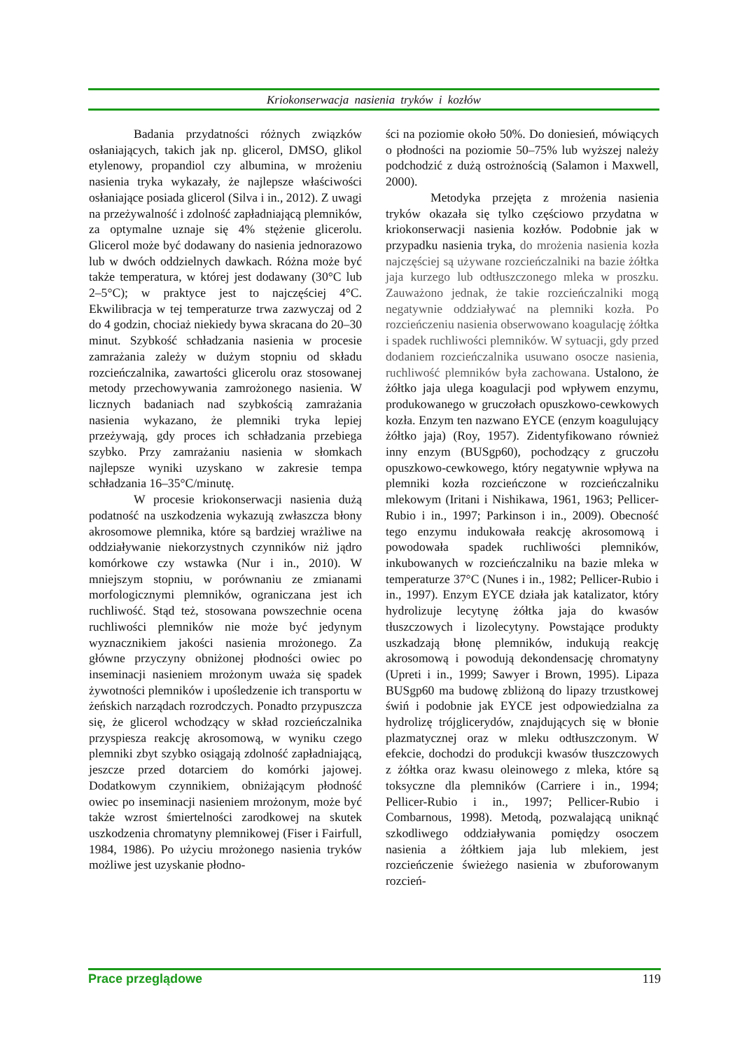Kriokonserwacja nasienia tryków i kozłów
Badania przydatności różnych związków osłaniających, takich jak np. glicerol, DMSO, glikol etylenowy, propandiol czy albumina, w mrożeniu nasienia tryka wykazały, że najlepsze właściwości osłaniające posiada glicerol (Silva i in., 2012). Z uwagi na przeżywalność i zdolność zapładniającą plemników, za optymalne uznaje się 4% stężenie glicerolu. Glicerol może być dodawany do nasienia jednorazowo lub w dwóch oddzielnych dawkach. Różna może być także temperatura, w której jest dodawany (30°C lub 2–5°C); w praktyce jest to najczęściej 4°C. Ekwilibracja w tej temperaturze trwa zazwyczaj od 2 do 4 godzin, chociaż niekiedy bywa skracana do 20–30 minut. Szybkość schładzania nasienia w procesie zamrażania zależy w dużym stopniu od składu rozcieńczalnika, zawartości glicerolu oraz stosowanej metody przechowywania zamrożonego nasienia. W licznych badaniach nad szybkością zamrażania nasienia wykazano, że plemniki tryka lepiej przeżywają, gdy proces ich schładzania przebiega szybko. Przy zamrażaniu nasienia w słomkach najlepsze wyniki uzyskano w zakresie tempa schładzania 16–35°C/minutę.
W procesie kriokonserwacji nasienia dużą podatność na uszkodzenia wykazują zwłaszcza błony akrosomowe plemnika, które są bardziej wrażliwe na oddziaływanie niekorzystnych czynników niż jądro komórkowe czy wstawka (Nur i in., 2010). W mniejszym stopniu, w porównaniu ze zmianami morfologicznymi plemników, ograniczana jest ich ruchliwość. Stąd też, stosowana powszechnie ocena ruchliwości plemników nie może być jedynym wyznacznikiem jakości nasienia mrożonego. Za główne przyczyny obniżonej płodności owiec po inseminacji nasieniem mrożonym uważa się spadek żywotności plemników i upośledzenie ich transportu w żeńskich narządach rozrodczych. Ponadto przypuszcza się, że glicerol wchodzący w skład rozcieńczalnika przyspiesza reakcję akrosomową, w wyniku czego plemniki zbyt szybko osiągają zdolność zapładniającą, jeszcze przed dotarciem do komórki jajowej. Dodatkowym czynnikiem, obniżającym płodność owiec po inseminacji nasieniem mrożonym, może być także wzrost śmiertelności zarodkowej na skutek uszkodzenia chromatyny plemnikowej (Fiser i Fairfull, 1984, 1986). Po użyciu mrożonego nasienia tryków możliwe jest uzyskanie płodno-
ści na poziomie około 50%. Do doniesień, mówiących o płodności na poziomie 50–75% lub wyższej należy podchodzić z dużą ostrożnością (Salamon i Maxwell, 2000).
Metodyka przejęta z mrożenia nasienia tryków okazała się tylko częściowo przydatna w kriokonserwacji nasienia kozłów. Podobnie jak w przypadku nasienia tryka, do mrożenia nasienia kozła najczęściej są używane rozcieńczalniki na bazie żółtka jaja kurzego lub odtłuszczonego mleka w proszku. Zauważono jednak, że takie rozcieńczalniki mogą negatywnie oddziaływać na plemniki kozła. Po rozcieńczeniu nasienia obserwowano koagulację żółtka i spadek ruchliwości plemników. W sytuacji, gdy przed dodaniem rozcieńczalnika usuwano osocze nasienia, ruchliwość plemników była zachowana. Ustalono, że żółtko jaja ulega koagulacji pod wpływem enzymu, produkowanego w gruczołach opuszkowo-cewkowych kozła. Enzym ten nazwano EYCE (enzym koagulujący żółtko jaja) (Roy, 1957). Zidentyfikowano również inny enzym (BUSgp60), pochodzący z gruczołu opuszkowo-cewkowego, który negatywnie wpływa na plemniki kozła rozcieńczone w rozcieńczalniku mlekowym (Iritani i Nishikawa, 1961, 1963; Pellicer-Rubio i in., 1997; Parkinson i in., 2009). Obecność tego enzymu indukowała reakcję akrosomową i powodowała spadek ruchliwości plemników, inkubowanych w rozcieńczalniku na bazie mleka w temperaturze 37°C (Nunes i in., 1982; Pellicer-Rubio i in., 1997). Enzym EYCE działa jak katalizator, który hydrolizuje lecytynę żółtka jaja do kwasów tłuszczowych i lizolecytyny. Powstające produkty uszkadzają błonę plemników, indukują reakcję akrosomową i powodują dekondensację chromatyny (Upreti i in., 1999; Sawyer i Brown, 1995). Lipaza BUSgp60 ma budowę zbliżoną do lipazy trzustkowej świń i podobnie jak EYCE jest odpowiedzialna za hydrolizę trójglicerydów, znajdujących się w błonie plazmatycznej oraz w mleku odtłuszczonym. W efekcie, dochodzi do produkcji kwasów tłuszczowych z żółtka oraz kwasu oleinowego z mleka, które są toksyczne dla plemników (Carriere i in., 1994; Pellicer-Rubio i in., 1997; Pellicer-Rubio i Combarnous, 1998). Metodą, pozwalającą uniknąć szkodliwego oddziaływania pomiędzy osoczem nasienia a żółtkiem jaja lub mlekiem, jest rozcieńczenie świeżego nasienia w zbuforowanym rozcień-
Prace przeglądowe 119